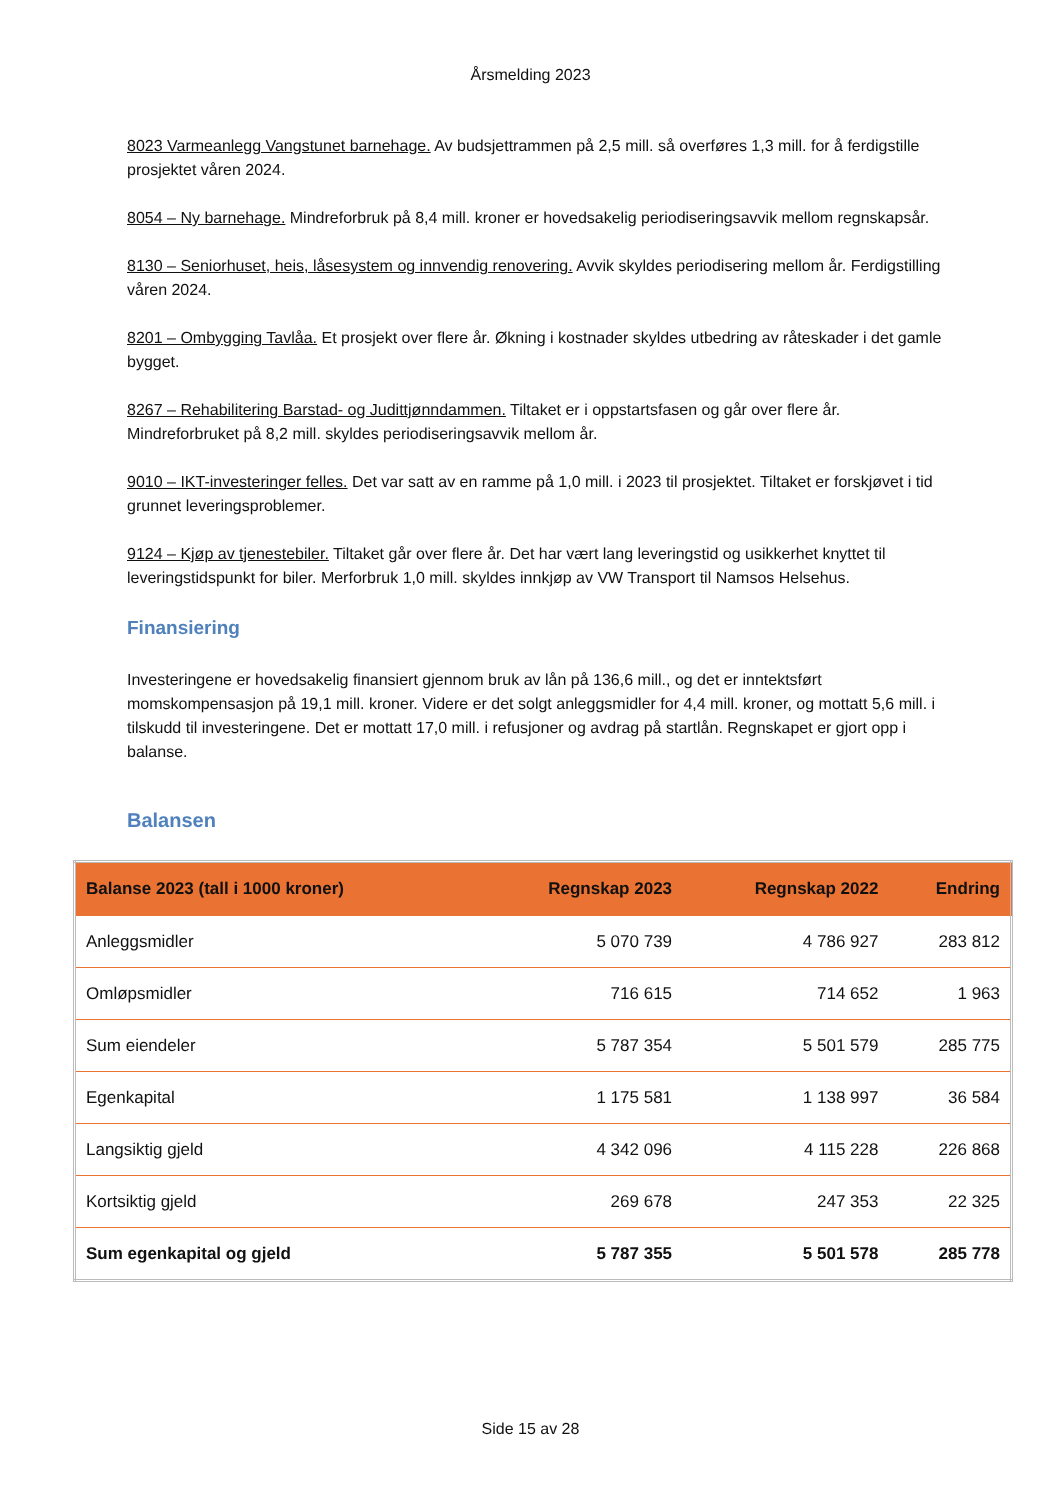Årsmelding 2023
8023 Varmeanlegg Vangstunet barnehage. Av budsjettrammen på 2,5 mill. så overføres 1,3 mill. for å ferdigstille prosjektet våren 2024.
8054 – Ny barnehage. Mindreforbruk på 8,4 mill. kroner er hovedsakelig periodiseringsavvik mellom regnskapsår.
8130 – Seniorhuset, heis, låsesystem og innvendig renovering. Avvik skyldes periodisering mellom år. Ferdigstilling våren 2024.
8201 – Ombygging Tavlåa. Et prosjekt over flere år. Økning i kostnader skyldes utbedring av råteskader i det gamle bygget.
8267 – Rehabilitering Barstad- og Judittjønndammen. Tiltaket er i oppstartsfasen og går over flere år. Mindreforbruket på 8,2 mill. skyldes periodiseringsavvik mellom år.
9010 – IKT-investeringer felles. Det var satt av en ramme på 1,0 mill. i 2023 til prosjektet. Tiltaket er forskjøvet i tid grunnet leveringsproblemer.
9124 – Kjøp av tjenestebiler. Tiltaket går over flere år. Det har vært lang leveringstid og usikkerhet knyttet til leveringstidspunkt for biler. Merforbruk 1,0 mill. skyldes innkjøp av VW Transport til Namsos Helsehus.
Finansiering
Investeringene er hovedsakelig finansiert gjennom bruk av lån på 136,6 mill., og det er inntektsført momskompensasjon på 19,1 mill. kroner. Videre er det solgt anleggsmidler for 4,4 mill. kroner, og mottatt 5,6 mill. i tilskudd til investeringene. Det er mottatt 17,0 mill. i refusjoner og avdrag på startlån. Regnskapet er gjort opp i balanse.
Balansen
| Balanse 2023 (tall i 1000 kroner) | Regnskap 2023 | Regnskap 2022 | Endring |
| --- | --- | --- | --- |
| Anleggsmidler | 5 070 739 | 4 786 927 | 283 812 |
| Omløpsmidler | 716 615 | 714 652 | 1 963 |
| Sum eiendeler | 5 787 354 | 5 501 579 | 285 775 |
| Egenkapital | 1 175 581 | 1 138 997 | 36 584 |
| Langsiktig gjeld | 4 342 096 | 4 115 228 | 226 868 |
| Kortsiktig gjeld | 269 678 | 247 353 | 22 325 |
| Sum egenkapital og gjeld | 5 787 355 | 5 501 578 | 285 778 |
Side 15 av 28